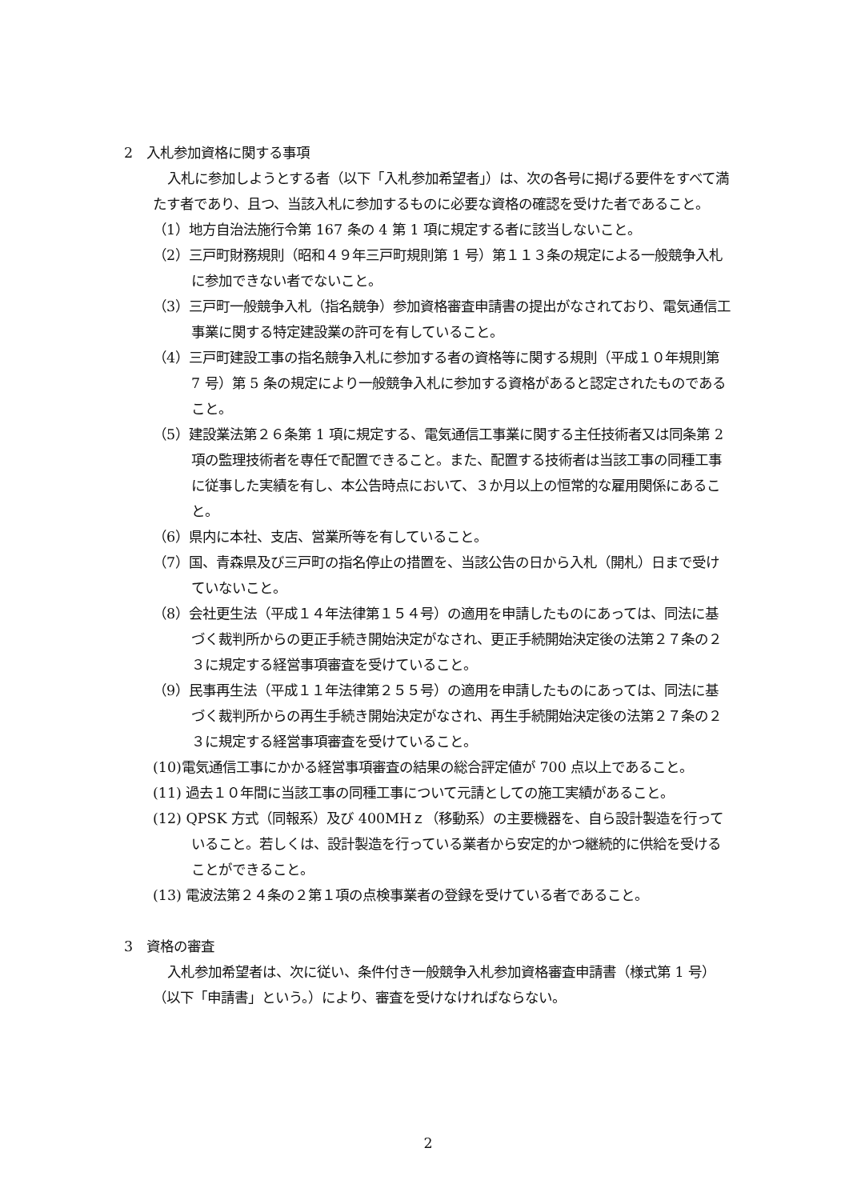2　入札参加資格に関する事項
入札に参加しようとする者（以下「入札参加希望者」）は、次の各号に掲げる要件をすべて満たす者であり、且つ、当該入札に参加するものに必要な資格の確認を受けた者であること。
（1）地方自治法施行令第 167 条の 4 第 1 項に規定する者に該当しないこと。
（2）三戸町財務規則（昭和４９年三戸町規則第 1 号）第１１３条の規定による一般競争入札に参加できない者でないこと。
（3）三戸町一般競争入札（指名競争）参加資格審査申請書の提出がなされており、電気通信工事業に関する特定建設業の許可を有していること。
（4）三戸町建設工事の指名競争入札に参加する者の資格等に関する規則（平成１０年規則第 7 号）第 5 条の規定により一般競争入札に参加する資格があると認定されたものであること。
（5）建設業法第２６条第 1 項に規定する、電気通信工事業に関する主任技術者又は同条第 2 項の監理技術者を専任で配置できること。また、配置する技術者は当該工事の同種工事に従事した実績を有し、本公告時点において、３か月以上の恒常的な雇用関係にあること。
（6）県内に本社、支店、営業所等を有していること。
（7）国、青森県及び三戸町の指名停止の措置を、当該公告の日から入札（開札）日まで受けていないこと。
（8）会社更生法（平成１４年法律第１５４号）の適用を申請したものにあっては、同法に基づく裁判所からの更正手続き開始決定がなされ、更正手続開始決定後の法第２７条の２３に規定する経営事項審査を受けていること。
（9）民事再生法（平成１１年法律第２５５号）の適用を申請したものにあっては、同法に基づく裁判所からの再生手続き開始決定がなされ、再生手続開始決定後の法第２７条の２３に規定する経営事項審査を受けていること。
(10)電気通信工事にかかる経営事項審査の結果の総合評定値が 700 点以上であること。
(11) 過去１０年間に当該工事の同種工事について元請としての施工実績があること。
(12) QPSK 方式（同報系）及び 400MHｚ（移動系）の主要機器を、自ら設計製造を行っていること。若しくは、設計製造を行っている業者から安定的かつ継続的に供給を受けることができること。
(13) 電波法第２４条の２第１項の点検事業者の登録を受けている者であること。
3　資格の審査
入札参加希望者は、次に従い、条件付き一般競争入札参加資格審査申請書（様式第 1 号）（以下「申請書」という。）により、審査を受けなければならない。
2